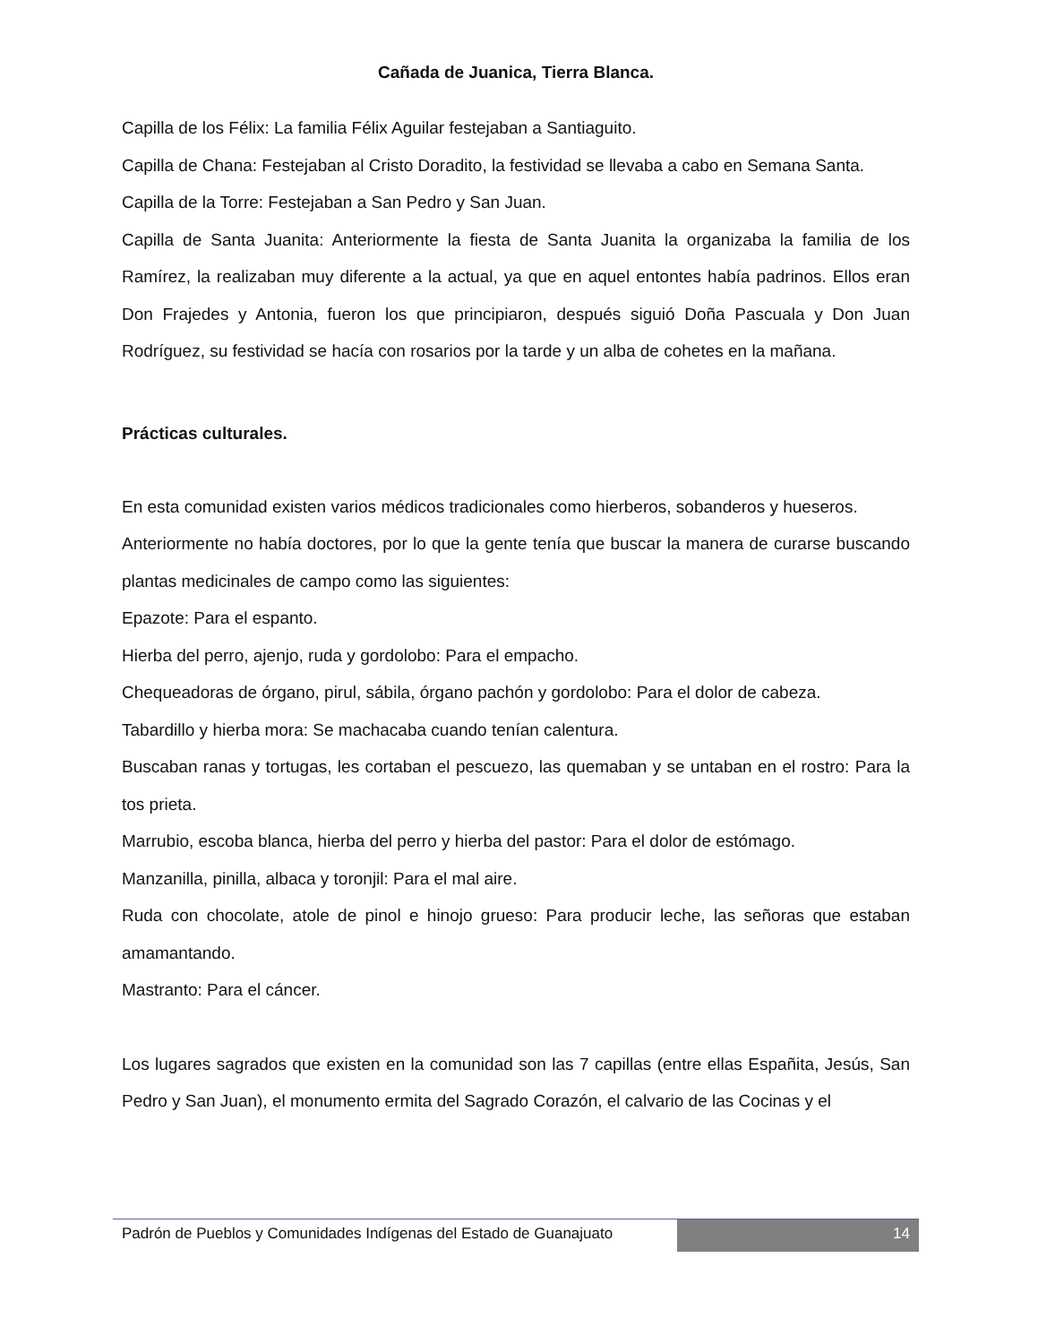Cañada de Juanica, Tierra Blanca.
Capilla de los Félix: La familia Félix Aguilar festejaban a Santiaguito.
Capilla de Chana: Festejaban al Cristo Doradito, la festividad se llevaba a cabo en Semana Santa.
Capilla de la Torre: Festejaban a San Pedro y San Juan.
Capilla de Santa Juanita: Anteriormente la fiesta de Santa Juanita la organizaba la familia de los Ramírez, la realizaban muy diferente a la actual, ya que en aquel entontes había padrinos. Ellos eran Don Frajedes y Antonia, fueron los que principiaron, después siguió Doña Pascuala y Don Juan Rodríguez, su festividad se hacía con rosarios por la tarde y un alba de cohetes en la mañana.
Prácticas culturales.
En esta comunidad existen varios médicos tradicionales como hierberos, sobanderos y hueseros.
Anteriormente no había doctores, por lo que la gente tenía que buscar la manera de curarse buscando plantas medicinales de campo como las siguientes:
Epazote: Para el espanto.
Hierba del perro, ajenjo, ruda y gordolobo: Para el empacho.
Chequeadoras de órgano, pirul, sábila, órgano pachón y gordolobo: Para el dolor de cabeza.
Tabardillo y hierba mora: Se machacaba cuando tenían calentura.
Buscaban ranas y tortugas, les cortaban el pescuezo, las quemaban y se untaban en el rostro: Para la tos prieta.
Marrubio, escoba blanca, hierba del perro y hierba del pastor: Para el dolor de estómago.
Manzanilla, pinilla, albaca y toronjil: Para el mal aire.
Ruda con chocolate, atole de pinol e hinojo grueso: Para producir leche, las señoras que estaban amamantando.
Mastranto: Para el cáncer.
Los lugares sagrados que existen en la comunidad son las 7 capillas (entre ellas Españita, Jesús, San Pedro y San Juan), el monumento ermita del Sagrado Corazón, el calvario de las Cocinas y el
Padrón de Pueblos y Comunidades Indígenas del Estado de Guanajuato
14